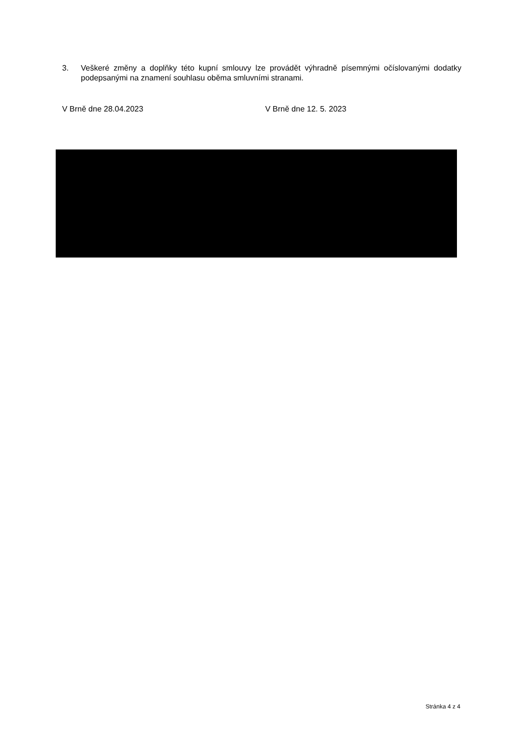3. Veškeré změny a doplňky této kupní smlouvy lze provádět výhradně písemnými očíslovanými dodatky podepsanými na znamení souhlasu oběma smluvními stranami.
V Brně dne 28.04.2023 V Brně dne 12. 5. 2023
Stránka 4 z 4